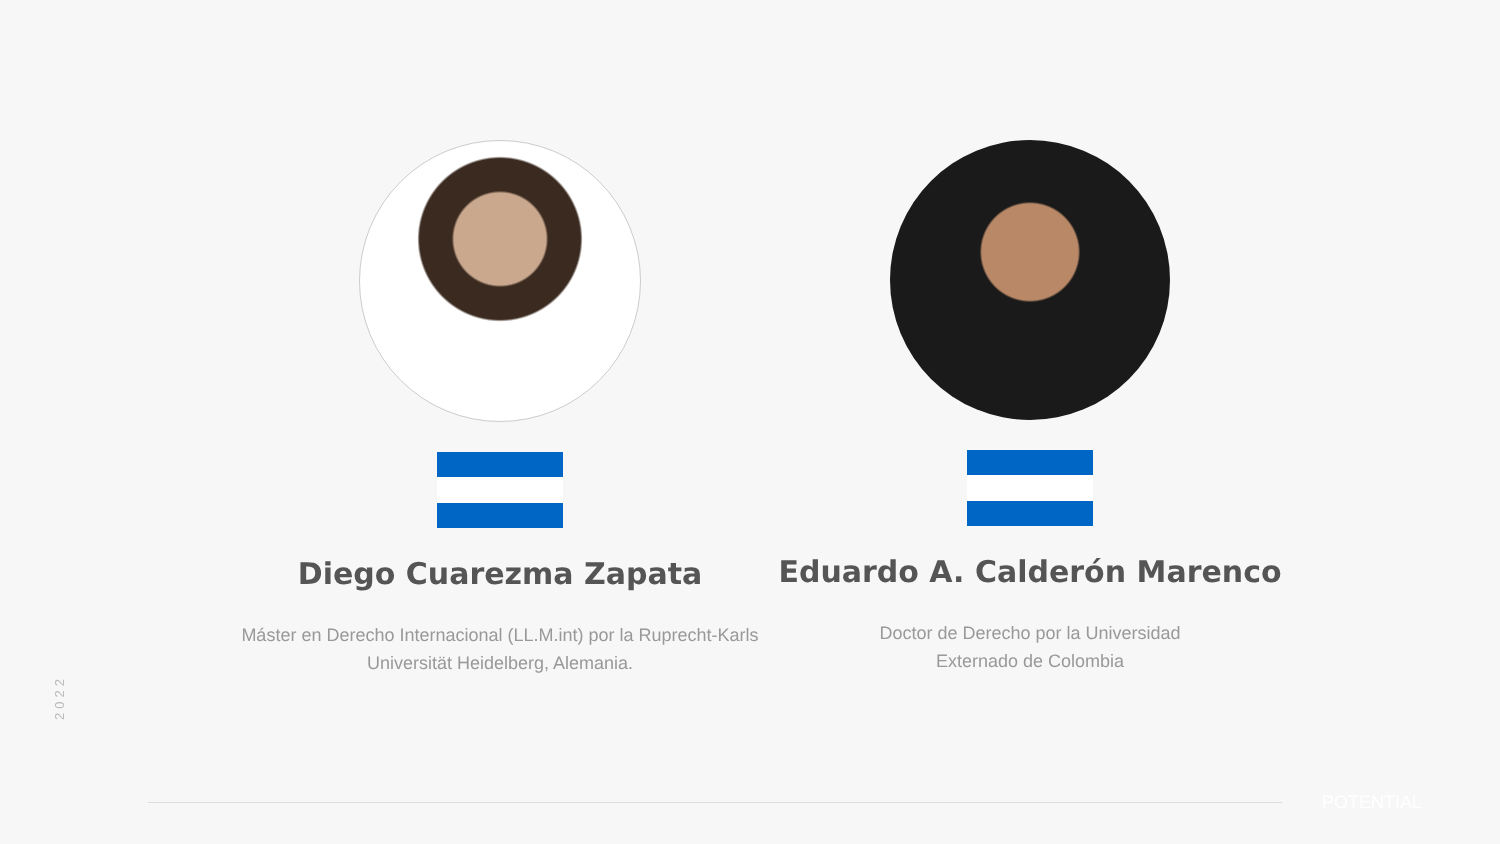Diego Cuarezma Zapata
Máster en Derecho Internacional (LL.M.int) por la Ruprecht-Karls Universität Heidelberg, Alemania.
Eduardo A. Calderón Marenco
Doctor de Derecho por la Universidad
Externado de Colombia
2022
POTENTIAL